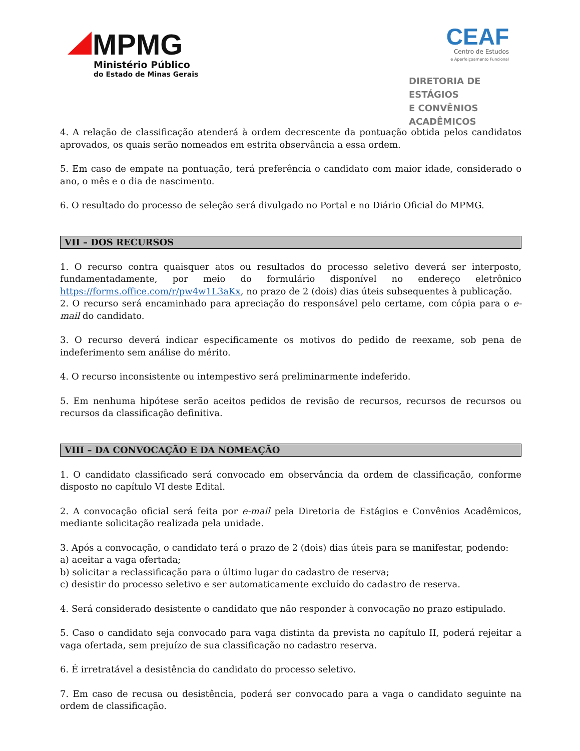MPMG
Ministério Público
do Estado de Minas Gerais
CEAF
Centro de Estudos
e Aperfeiçoamento Funcional
DIRETORIA DE ESTÁGIOS
E CONVÊNIOS ACADÊMICOS
4. A relação de classificação atenderá à ordem decrescente da pontuação obtida pelos candidatos aprovados, os quais serão nomeados em estrita observância a essa ordem.
5. Em caso de empate na pontuação, terá preferência o candidato com maior idade, considerado o ano, o mês e o dia de nascimento.
6. O resultado do processo de seleção será divulgado no Portal e no Diário Oficial do MPMG.
VII – DOS RECURSOS
1. O recurso contra quaisquer atos ou resultados do processo seletivo deverá ser interposto, fundamentadamente, por meio do formulário disponível no endereço eletrônico https://forms.office.com/r/pw4w1L3aKx, no prazo de 2 (dois) dias úteis subsequentes à publicação.
2. O recurso será encaminhado para apreciação do responsável pelo certame, com cópia para o e-mail do candidato.
3. O recurso deverá indicar especificamente os motivos do pedido de reexame, sob pena de indeferimento sem análise do mérito.
4. O recurso inconsistente ou intempestivo será preliminarmente indeferido.
5. Em nenhuma hipótese serão aceitos pedidos de revisão de recursos, recursos de recursos ou recursos da classificação definitiva.
VIII – DA CONVOCAÇÃO E DA NOMEAÇÃO
1. O candidato classificado será convocado em observância da ordem de classificação, conforme disposto no capítulo VI deste Edital.
2. A convocação oficial será feita por e-mail pela Diretoria de Estágios e Convênios Acadêmicos, mediante solicitação realizada pela unidade.
3. Após a convocação, o candidato terá o prazo de 2 (dois) dias úteis para se manifestar, podendo:
a) aceitar a vaga ofertada;
b) solicitar a reclassificação para o último lugar do cadastro de reserva;
c) desistir do processo seletivo e ser automaticamente excluído do cadastro de reserva.
4. Será considerado desistente o candidato que não responder à convocação no prazo estipulado.
5. Caso o candidato seja convocado para vaga distinta da prevista no capítulo II, poderá rejeitar a vaga ofertada, sem prejuízo de sua classificação no cadastro reserva.
6. É irretratável a desistência do candidato do processo seletivo.
7. Em caso de recusa ou desistência, poderá ser convocado para a vaga o candidato seguinte na ordem de classificação.